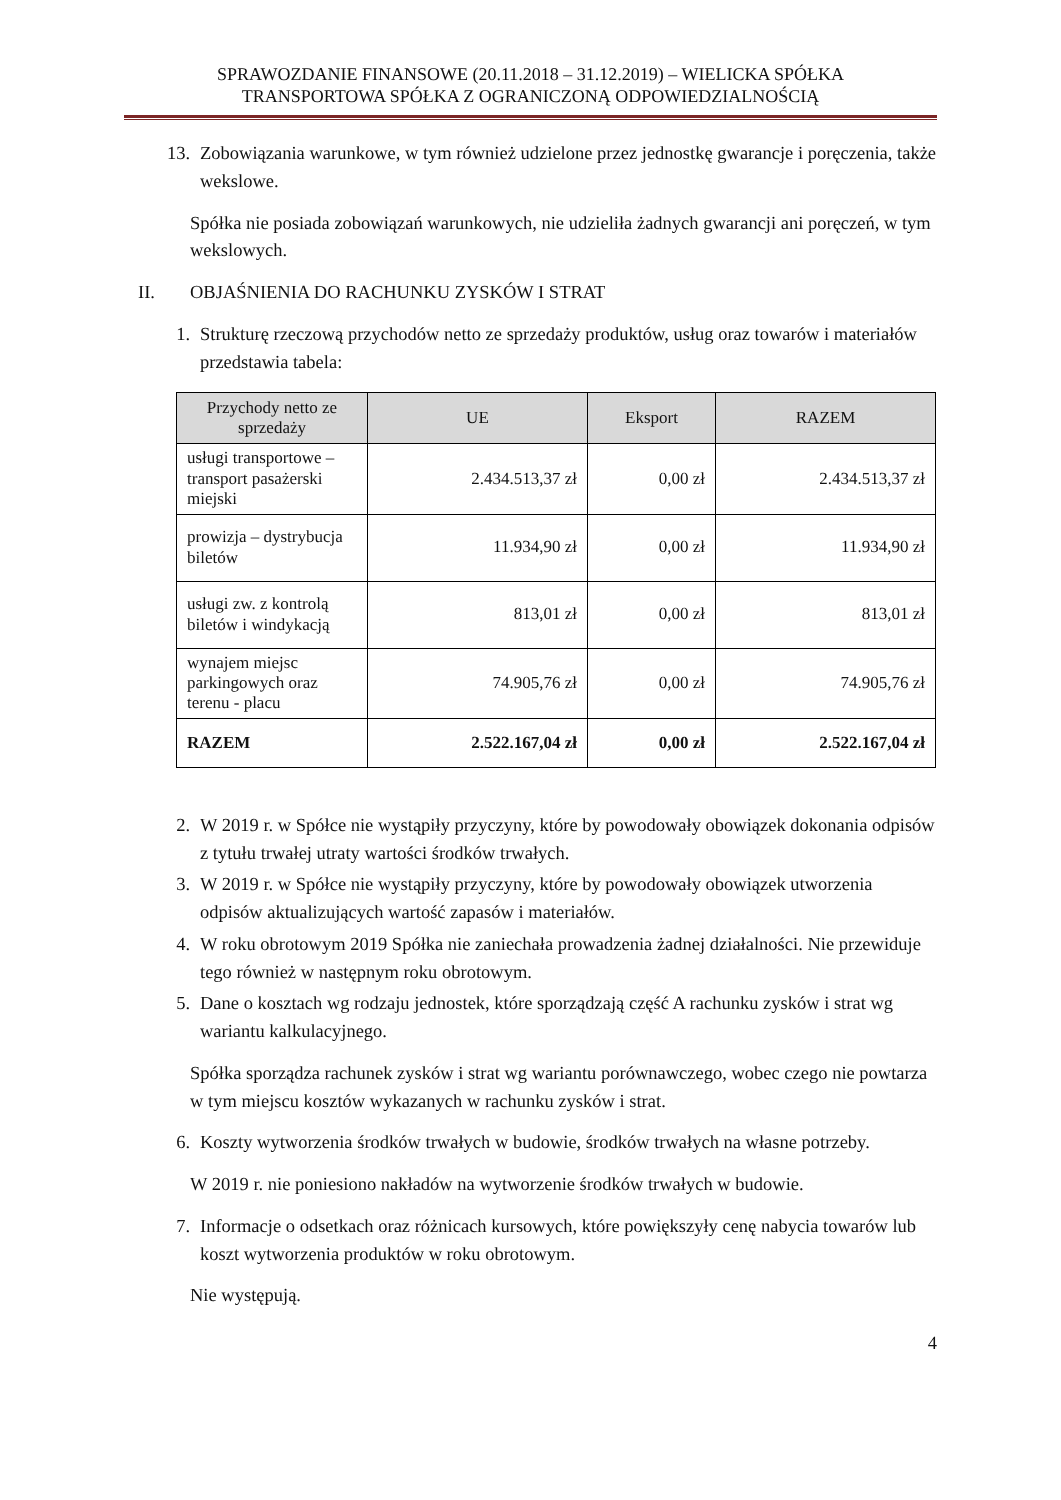SPRAWOZDANIE FINANSOWE (20.11.2018 – 31.12.2019) – WIELICKA SPÓŁKA
TRANSPORTOWA SPÓŁKA Z OGRANICZONĄ ODPOWIEDZIALNOŚCIĄ
13. Zobowiązania warunkowe, w tym również udzielone przez jednostkę gwarancje i poręczenia, także wekslowe.
Spółka nie posiada zobowiązań warunkowych, nie udzieliła żadnych gwarancji ani poręczeń, w tym wekslowych.
II. OBJAŚNIENIA DO RACHUNKU ZYSKÓW I STRAT
1. Strukturę rzeczową przychodów netto ze sprzedaży produktów, usług oraz towarów i materiałów przedstawia tabela:
| Przychody netto ze sprzedaży | UE | Eksport | RAZEM |
| --- | --- | --- | --- |
| usługi transportowe – transport pasażerski miejski | 2.434.513,37 zł | 0,00 zł | 2.434.513,37 zł |
| prowizja – dystrybucja biletów | 11.934,90 zł | 0,00 zł | 11.934,90 zł |
| usługi zw. z kontrolą biletów i windykacją | 813,01 zł | 0,00 zł | 813,01 zł |
| wynajem miejsc parkingowych oraz terenu - placu | 74.905,76 zł | 0,00 zł | 74.905,76 zł |
| RAZEM | 2.522.167,04 zł | 0,00 zł | 2.522.167,04 zł |
2. W 2019 r. w Spółce nie wystąpiły przyczyny, które by powodowały obowiązek dokonania odpisów z tytułu trwałej utraty wartości środków trwałych.
3. W 2019 r. w Spółce nie wystąpiły przyczyny, które by powodowały obowiązek utworzenia odpisów aktualizujących wartość zapasów i materiałów.
4. W roku obrotowym 2019 Spółka nie zaniechała prowadzenia żadnej działalności. Nie przewiduje tego również w następnym roku obrotowym.
5. Dane o kosztach wg rodzaju jednostek, które sporządzają część A rachunku zysków i strat wg wariantu kalkulacyjnego.
Spółka sporządza rachunek zysków i strat wg wariantu porównawczego, wobec czego nie powtarza w tym miejscu kosztów wykazanych w rachunku zysków i strat.
6. Koszty wytworzenia środków trwałych w budowie, środków trwałych na własne potrzeby.
W 2019 r. nie poniesiono nakładów na wytworzenie środków trwałych w budowie.
7. Informacje o odsetkach oraz różnicach kursowych, które powiększyły cenę nabycia towarów lub koszt wytworzenia produktów w roku obrotowym.
Nie występują.
4